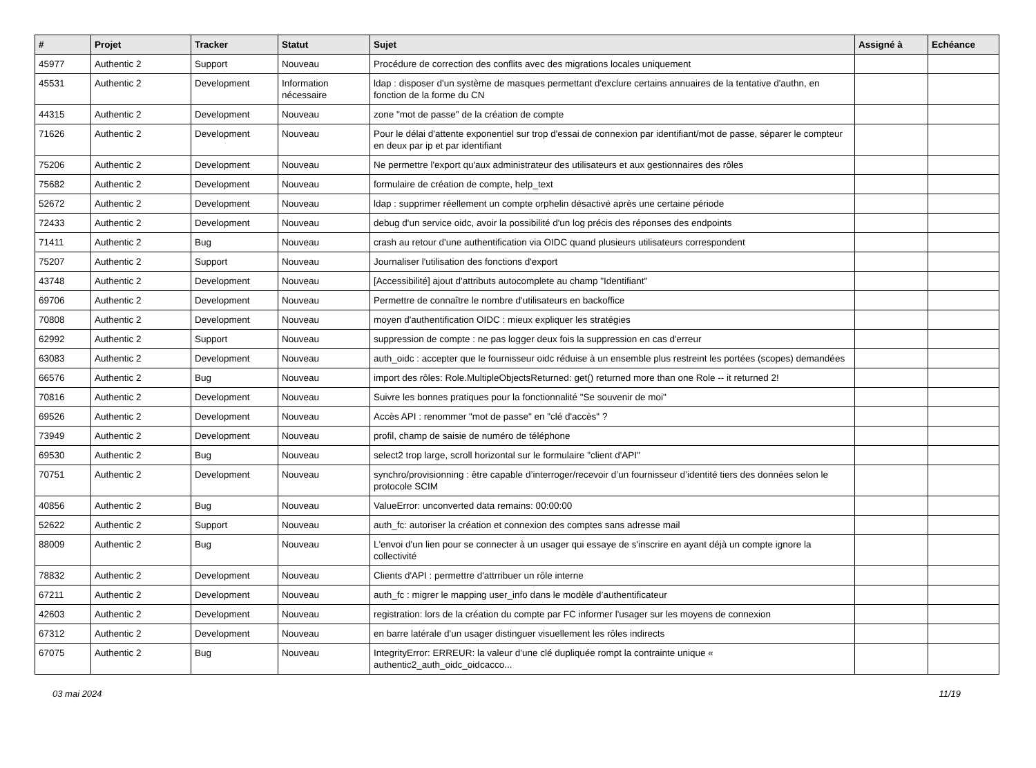| # | Projet | Tracker | Statut | Sujet | Assigné à | Echéance |
| --- | --- | --- | --- | --- | --- | --- |
| 45977 | Authentic 2 | Support | Nouveau | Procédure de correction des conflits avec des migrations locales uniquement | | |
| 45531 | Authentic 2 | Development | Information nécessaire | ldap : disposer d'un système de masques permettant d'exclure certains annuaires de la tentative d'authn, en fonction de la forme du CN | | |
| 44315 | Authentic 2 | Development | Nouveau | zone "mot de passe" de la création de compte | | |
| 71626 | Authentic 2 | Development | Nouveau | Pour le délai d'attente exponentiel sur trop d'essai de connexion par identifiant/mot de passe, séparer le compteur en deux par ip et par identifiant | | |
| 75206 | Authentic 2 | Development | Nouveau | Ne permettre l'export qu'aux administrateur des utilisateurs et aux gestionnaires des rôles | | |
| 75682 | Authentic 2 | Development | Nouveau | formulaire de création de compte, help_text | | |
| 52672 | Authentic 2 | Development | Nouveau | ldap : supprimer réellement un compte orphelin désactivé après une certaine période | | |
| 72433 | Authentic 2 | Development | Nouveau | debug d'un service oidc, avoir la possibilité d'un log précis des réponses des endpoints | | |
| 71411 | Authentic 2 | Bug | Nouveau | crash au retour d'une authentification via OIDC quand plusieurs utilisateurs correspondent | | |
| 75207 | Authentic 2 | Support | Nouveau | Journaliser l'utilisation des fonctions d'export | | |
| 43748 | Authentic 2 | Development | Nouveau | [Accessibilité] ajout d'attributs autocomplete au champ "Identifiant" | | |
| 69706 | Authentic 2 | Development | Nouveau | Permettre de connaître le nombre d'utilisateurs en backoffice | | |
| 70808 | Authentic 2 | Development | Nouveau | moyen d'authentification OIDC : mieux expliquer les stratégies | | |
| 62992 | Authentic 2 | Support | Nouveau | suppression de compte : ne pas logger deux fois la suppression en cas d'erreur | | |
| 63083 | Authentic 2 | Development | Nouveau | auth_oidc : accepter que le fournisseur oidc réduise à un ensemble plus restreint les portées (scopes) demandées | | |
| 66576 | Authentic 2 | Bug | Nouveau | import des rôles: Role.MultipleObjectsReturned: get() returned more than one Role -- it returned 2! | | |
| 70816 | Authentic 2 | Development | Nouveau | Suivre les bonnes pratiques pour la fonctionnalité "Se souvenir de moi" | | |
| 69526 | Authentic 2 | Development | Nouveau | Accès API : renommer "mot de passe" en "clé d'accès" ? | | |
| 73949 | Authentic 2 | Development | Nouveau | profil, champ de saisie de numéro de téléphone | | |
| 69530 | Authentic 2 | Bug | Nouveau | select2 trop large, scroll horizontal sur le formulaire "client d'API" | | |
| 70751 | Authentic 2 | Development | Nouveau | synchro/provisionning : être capable d’interroger/recevoir d’un fournisseur d’identité tiers des données selon le protocole SCIM | | |
| 40856 | Authentic 2 | Bug | Nouveau | ValueError: unconverted data remains: 00:00:00 | | |
| 52622 | Authentic 2 | Support | Nouveau | auth_fc: autoriser la création et connexion des comptes sans adresse mail | | |
| 88009 | Authentic 2 | Bug | Nouveau | L'envoi d'un lien pour se connecter à un usager qui essaye de s'inscrire en ayant déjà un compte ignore la collectivité | | |
| 78832 | Authentic 2 | Development | Nouveau | Clients d'API : permettre d'attrribuer un rôle interne | | |
| 67211 | Authentic 2 | Development | Nouveau | auth_fc : migrer le mapping user_info dans le modèle d’authentificateur | | |
| 42603 | Authentic 2 | Development | Nouveau | registration: lors de la création du compte par FC informer l'usager sur les moyens de connexion | | |
| 67312 | Authentic 2 | Development | Nouveau | en barre latérale d'un usager distinguer visuellement les rôles indirects | | |
| 67075 | Authentic 2 | Bug | Nouveau | IntegrityError: ERREUR: la valeur d'une clé dupliquée rompt la contrainte unique « authentic2_auth_oidc_oidcacco... | | |
03 mai 2024 11/19